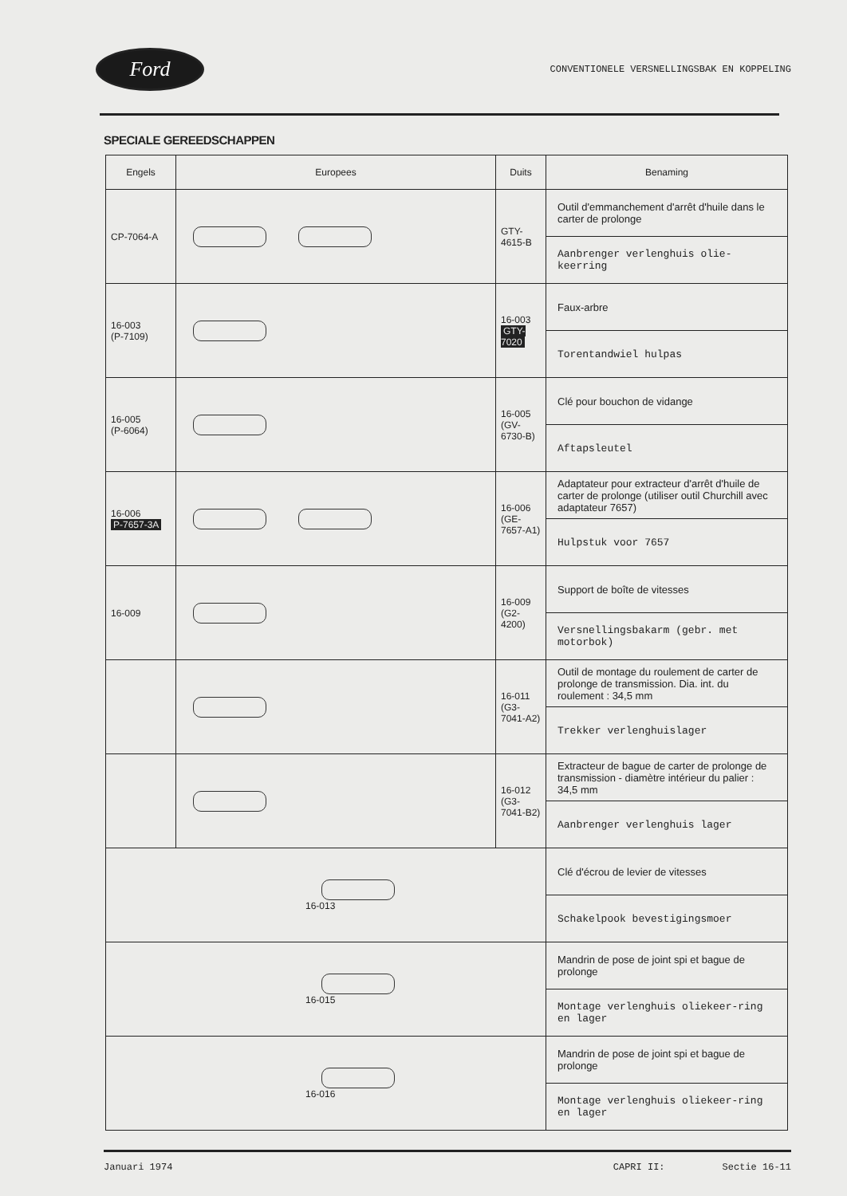Ford
CONVENTIONELE VERSNELLINGSBAK EN KOPPELING
SPECIALE GEREEDSCHAPPEN
| Engels | Europees | Duits | Benaming |
| --- | --- | --- | --- |
| CP-7064-A | | GTY-4615-B | Outil d'emmanchement d'arrêt d'huile dans le carter de prolonge |
| | | | Aanbrenger verlenghuis olie-keerring |
| 16-003 (P-7109) | | 16-003 GTY-7020 | Faux-arbre |
| | | | Torentandwiel hulpas |
| 16-005 (P-6064) | | 16-005 (GV-6730-B) | Clé pour bouchon de vidange |
| | | | Aftapsleutel |
| 16-006 P-7657-3A | | 16-006 (GE-7657-A1) | Adaptateur pour extracteur d'arrêt d'huile de carter de prolonge (utiliser outil Churchill avec adaptateur 7657) |
| | | | Hulpstuk voor 7657 |
| 16-009 | | 16-009 (G2-4200) | Support de boîte de vitesses |
| | | | Versnellingsbakarm (gebr. met motorbok) |
| | | 16-011 (G3-7041-A2) | Outil de montage du roulement de carter de prolonge de transmission. Dia. int. du roulement : 34,5 mm |
| | | | Trekker verlenghuislager |
| | | 16-012 (G3-7041-B2) | Extracteur de bague de carter de prolonge de transmission - diamètre intérieur du palier : 34,5 mm |
| | | | Aanbrenger verlenghuis lager |
| 16-013 | | | Clé d'écrou de levier de vitesses |
| | | | Schakelpook bevestigingsmoer |
| 16-015 | | | Mandrin de pose de joint spi et bague de prolonge |
| | | | Montage verlenghuis oliekeer-ring en lager |
| 16-016 | | | Mandrin de pose de joint spi et bague de prolonge |
| | | | Montage verlenghuis oliekeer-ring en lager |
Januari 1974 CAPRI II: Sectie 16-11